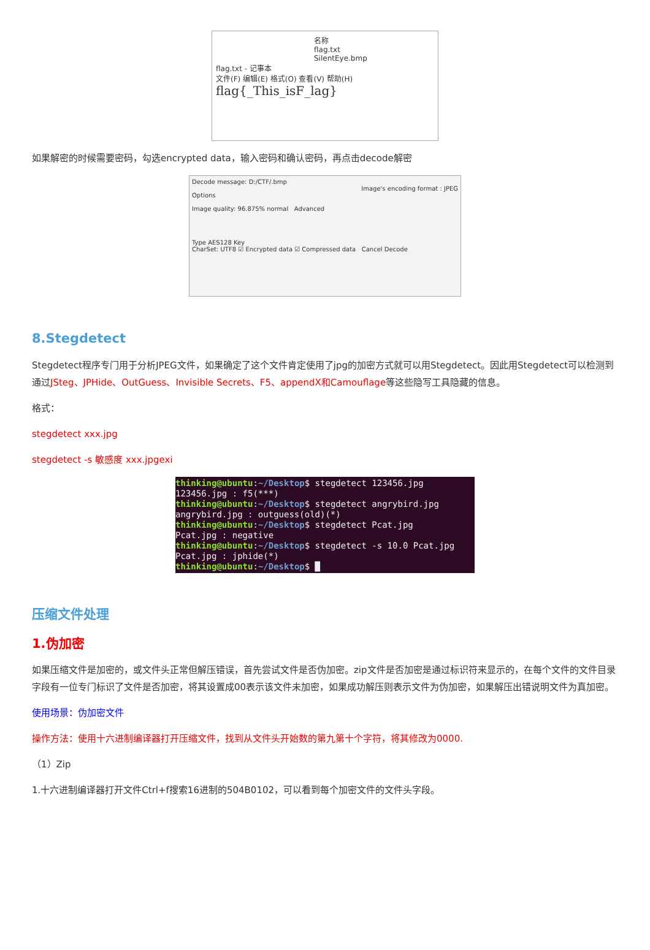名称
flag.txt
SilentEye.bmp
flag.txt - 记事本
文件(F) 编辑(E) 格式(O) 查看(V) 帮助(H)
flag{_This_isF_lag}
如果解密的时候需要密码，勾选encrypted data，输入密码和确认密码，再点击decode解密
Decode message: D:/CTF/.bmp
Image's encoding format : JPEG
Options
Image quality: 96.875% normal Advanced
Type AES128 Key
CharSet: UTF8 ☑ Encrypted data ☑ Compressed data Cancel Decode
8.Stegdetect
Stegdetect程序专门用于分析JPEG文件，如果确定了这个文件肯定使用了jpg的加密方式就可以用Stegdetect。因此用Stegdetect可以检测到通过JSteg、JPHide、OutGuess、Invisible Secrets、F5、appendX和Camouflage等这些隐写工具隐藏的信息。
格式：
stegdetect xxx.jpg
stegdetect -s 敏感度 xxx.jpgexi
thinking@ubuntu:~/Desktop$ stegdetect 123456.jpg 123456.jpg : f5(***) thinking@ubuntu:~/Desktop$ stegdetect angrybird.jpg angrybird.jpg : outguess(old)(*) thinking@ubuntu:~/Desktop$ stegdetect Pcat.jpg Pcat.jpg : negative thinking@ubuntu:~/Desktop$ stegdetect -s 10.0 Pcat.jpg Pcat.jpg : jphide(*) thinking@ubuntu:~/Desktop$ █
压缩文件处理
1.伪加密
如果压缩文件是加密的，或文件头正常但解压错误，首先尝试文件是否伪加密。zip文件是否加密是通过标识符来显示的，在每个文件的文件目录字段有一位专门标识了文件是否加密，将其设置成00表示该文件未加密，如果成功解压则表示文件为伪加密，如果解压出错说明文件为真加密。
使用场景：伪加密文件
操作方法：使用十六进制编译器打开压缩文件，找到从文件头开始数的第九第十个字符，将其修改为0000.
（1）Zip
1.十六进制编译器打开文件Ctrl+f搜索16进制的504B0102，可以看到每个加密文件的文件头字段。